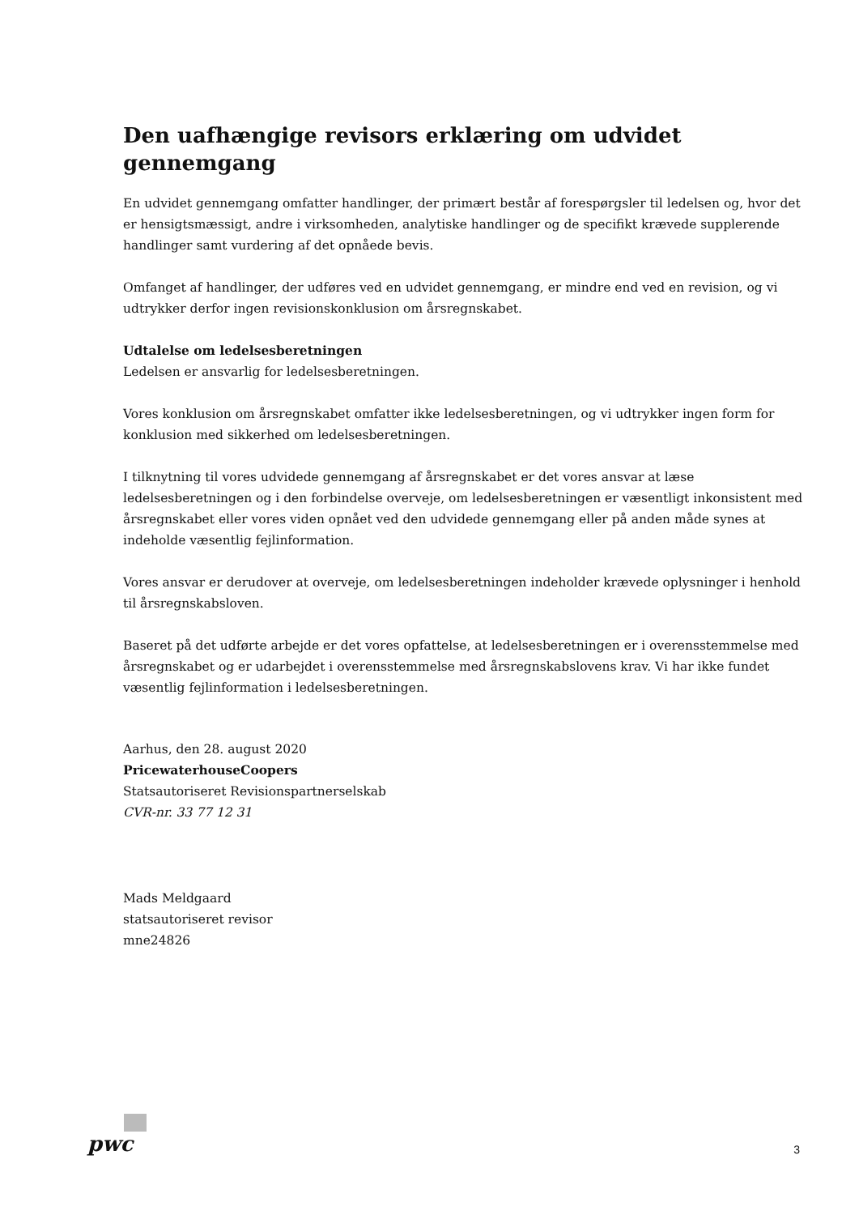Den uafhængige revisors erklæring om udvidet gennemgang
En udvidet gennemgang omfatter handlinger, der primært består af forespørgsler til ledelsen og, hvor det er hensigtsmæssigt, andre i virksomheden, analytiske handlinger og de specifikt krævede supplerende handlinger samt vurdering af det opnåede bevis.
Omfanget af handlinger, der udføres ved en udvidet gennemgang, er mindre end ved en revision, og vi udtrykker derfor ingen revisionskonklusion om årsregnskabet.
Udtalelse om ledelsesberetningen
Ledelsen er ansvarlig for ledelsesberetningen.
Vores konklusion om årsregnskabet omfatter ikke ledelsesberetningen, og vi udtrykker ingen form for konklusion med sikkerhed om ledelsesberetningen.
I tilknytning til vores udvidede gennemgang af årsregnskabet er det vores ansvar at læse ledelsesberetningen og i den forbindelse overveje, om ledelsesberetningen er væsentligt inkonsistent med årsregnskabet eller vores viden opnået ved den udvidede gennemgang eller på anden måde synes at indeholde væsentlig fejlinformation.
Vores ansvar er derudover at overveje, om ledelsesberetningen indeholder krævede oplysninger i henhold til årsregnskabsloven.
Baseret på det udførte arbejde er det vores opfattelse, at ledelsesberetningen er i overensstemmelse med årsregnskabet og er udarbejdet i overensstemmelse med årsregnskabslovens krav. Vi har ikke fundet væsentlig fejlinformation i ledelsesberetningen.
Aarhus, den 28. august 2020
PricewaterhouseCoopers
Statsautoriseret Revisionspartnerselskab
CVR-nr. 33 77 12 31
Mads Meldgaard
statsautoriseret revisor
mne24826
pwc
3